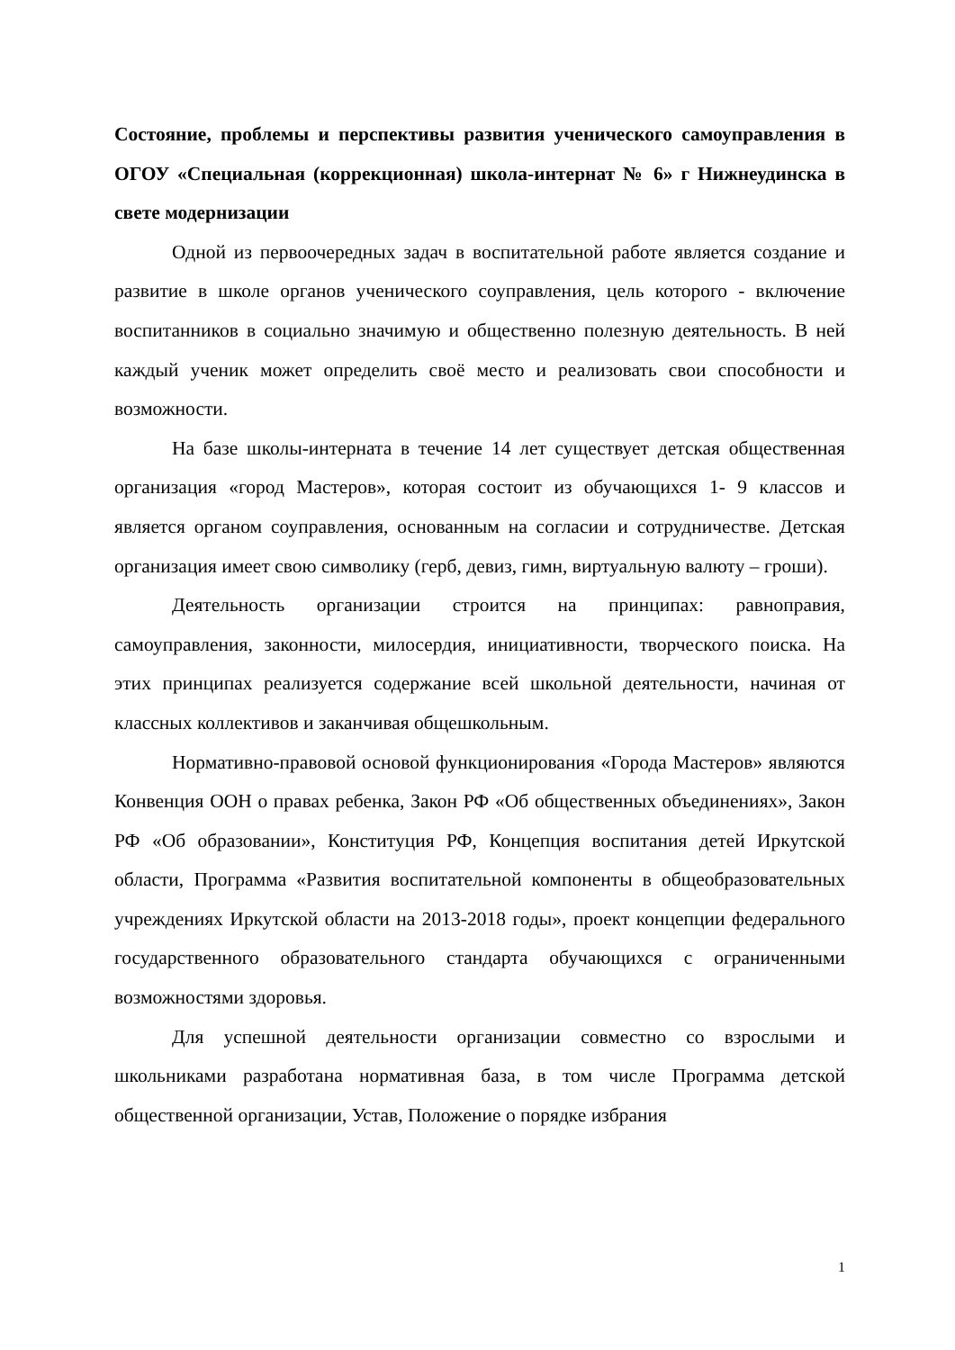Состояние, проблемы и перспективы развития ученического самоуправления в ОГОУ «Специальная (коррекционная) школа-интернат № 6» г Нижнеудинска в свете модернизации
Одной из первоочередных задач в воспитательной работе является создание и развитие в школе органов ученического соуправления, цель которого - включение воспитанников в социально значимую и общественно полезную деятельность. В ней каждый ученик может определить своё место и реализовать свои способности и возможности.
На базе школы-интерната в течение 14 лет существует детская общественная организация «город Мастеров», которая состоит из обучающихся 1- 9 классов и является органом соуправления, основанным на согласии и сотрудничестве. Детская организация имеет свою символику (герб, девиз, гимн, виртуальную валюту – гроши).
Деятельность организации строится на принципах: равноправия, самоуправления, законности, милосердия, инициативности, творческого поиска. На этих принципах реализуется содержание всей школьной деятельности, начиная от классных коллективов и заканчивая общешкольным.
Нормативно-правовой основой функционирования «Города Мастеров» являются Конвенция ООН о правах ребенка, Закон РФ «Об общественных объединениях», Закон РФ «Об образовании», Конституция РФ, Концепция воспитания детей Иркутской области, Программа «Развития воспитательной компоненты в общеобразовательных учреждениях Иркутской области на 2013-2018 годы», проект концепции федерального государственного образовательного стандарта обучающихся с ограниченными возможностями здоровья.
Для успешной деятельности организации совместно со взрослыми и школьниками разработана нормативная база, в том числе Программа детской общественной организации, Устав, Положение о порядке избрания
1